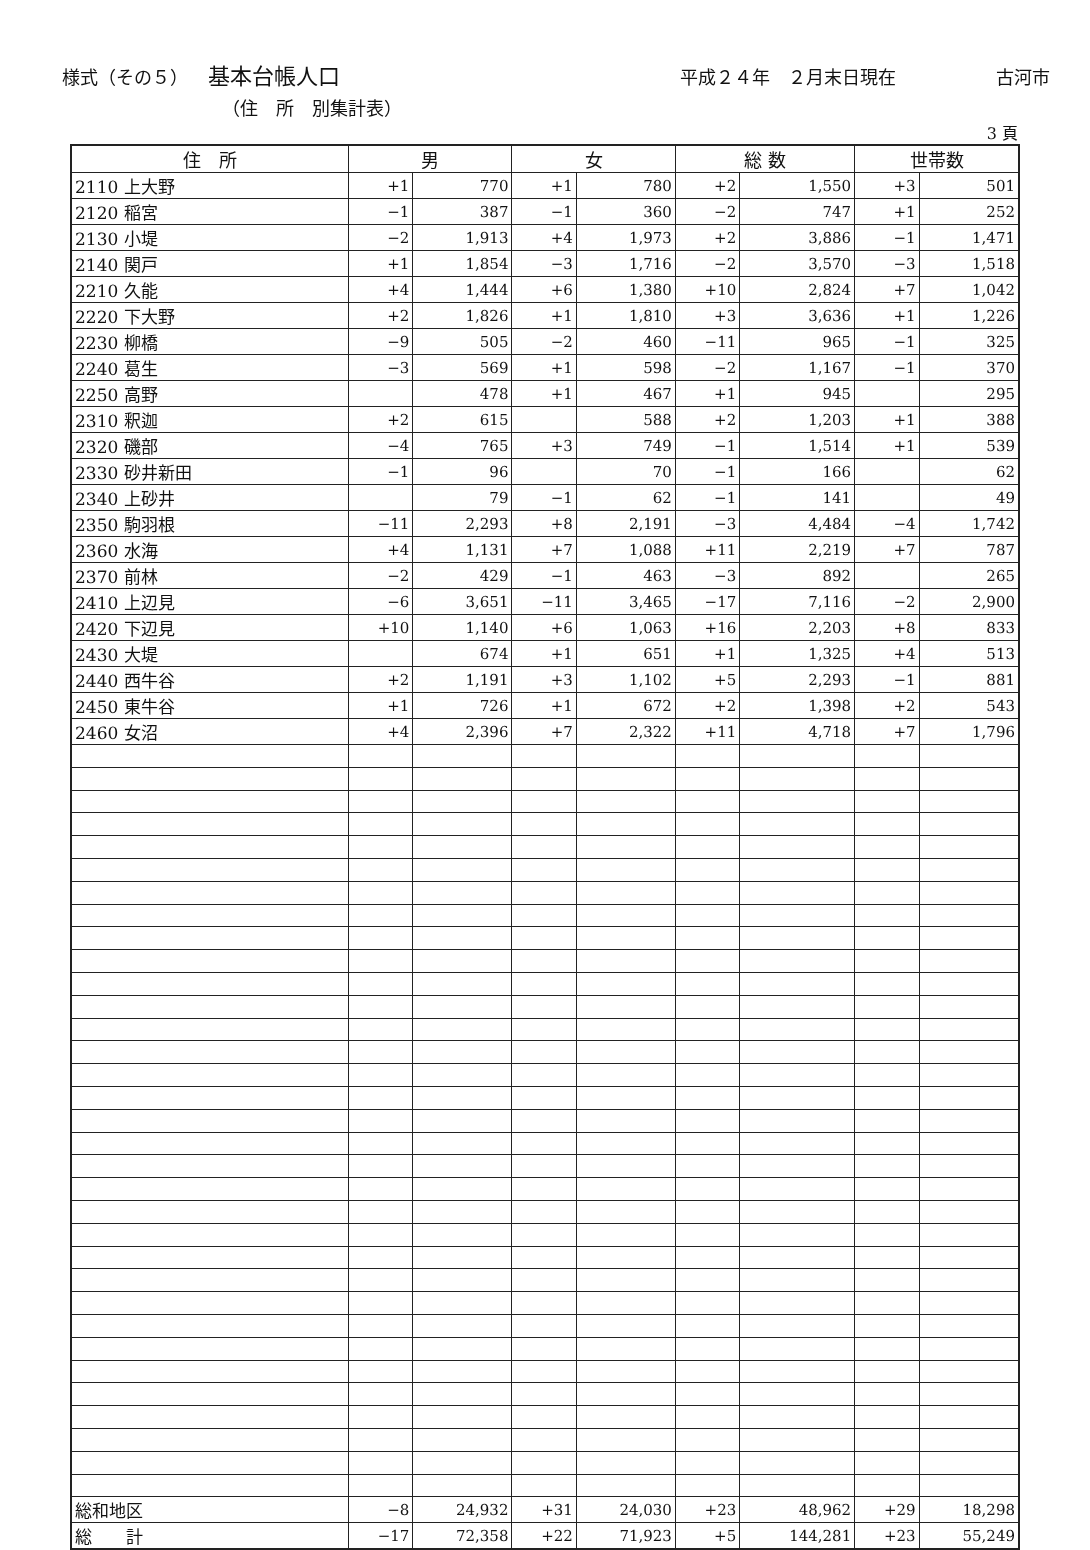様式（その５） 基本台帳人口 平成２４年　２月末日現在 古河市
（住　所　別集計表）
3 頁
| 住 所 | 男 | | 女 | | 総 数 | | 世帯数 | |
| --- | --- | --- | --- | --- | --- | --- | --- | --- |
| 2110 上大野 | +1 | 770 | +1 | 780 | +2 | 1,550 | +3 | 501 |
| 2120 稲宮 | −1 | 387 | −1 | 360 | −2 | 747 | +1 | 252 |
| 2130 小堤 | −2 | 1,913 | +4 | 1,973 | +2 | 3,886 | −1 | 1,471 |
| 2140 関戸 | +1 | 1,854 | −3 | 1,716 | −2 | 3,570 | −3 | 1,518 |
| 2210 久能 | +4 | 1,444 | +6 | 1,380 | +10 | 2,824 | +7 | 1,042 |
| 2220 下大野 | +2 | 1,826 | +1 | 1,810 | +3 | 3,636 | +1 | 1,226 |
| 2230 柳橋 | −9 | 505 | −2 | 460 | −11 | 965 | −1 | 325 |
| 2240 葛生 | −3 | 569 | +1 | 598 | −2 | 1,167 | −1 | 370 |
| 2250 高野 | | 478 | +1 | 467 | +1 | 945 | | 295 |
| 2310 釈迦 | +2 | 615 | | 588 | +2 | 1,203 | +1 | 388 |
| 2320 磯部 | −4 | 765 | +3 | 749 | −1 | 1,514 | +1 | 539 |
| 2330 砂井新田 | −1 | 96 | | 70 | −1 | 166 | | 62 |
| 2340 上砂井 | | 79 | −1 | 62 | −1 | 141 | | 49 |
| 2350 駒羽根 | −11 | 2,293 | +8 | 2,191 | −3 | 4,484 | −4 | 1,742 |
| 2360 水海 | +4 | 1,131 | +7 | 1,088 | +11 | 2,219 | +7 | 787 |
| 2370 前林 | −2 | 429 | −1 | 463 | −3 | 892 | | 265 |
| 2410 上辺見 | −6 | 3,651 | −11 | 3,465 | −17 | 7,116 | −2 | 2,900 |
| 2420 下辺見 | +10 | 1,140 | +6 | 1,063 | +16 | 2,203 | +8 | 833 |
| 2430 大堤 | | 674 | +1 | 651 | +1 | 1,325 | +4 | 513 |
| 2440 西牛谷 | +2 | 1,191 | +3 | 1,102 | +5 | 2,293 | −1 | 881 |
| 2450 東牛谷 | +1 | 726 | +1 | 672 | +2 | 1,398 | +2 | 543 |
| 2460 女沼 | +4 | 2,396 | +7 | 2,322 | +11 | 4,718 | +7 | 1,796 |
| 総和地区 | −8 | 24,932 | +31 | 24,030 | +23 | 48,962 | +29 | 18,298 |
| 総 計 | −17 | 72,358 | +22 | 71,923 | +5 | 144,281 | +23 | 55,249 |